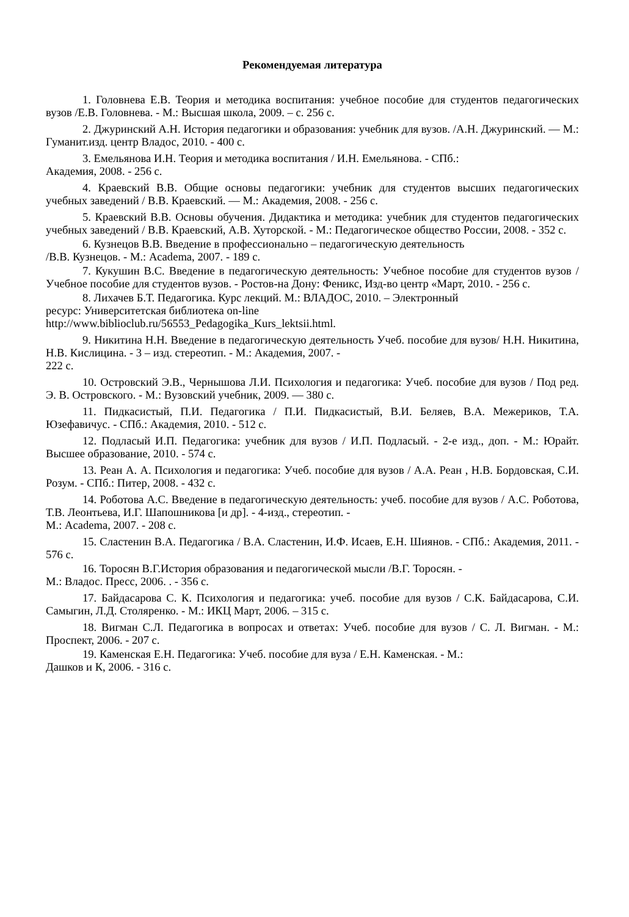Рекомендуемая литература
1. Головнева Е.В. Теория и методика воспитания: учебное пособие для студентов педагогических вузов /Е.В. Головнева. - М.: Высшая школа, 2009. – с. 256 с.
2. Джуринский А.Н. История педагогики и образования: учебник для вузов. /А.Н. Джуринский. — М.: Гуманит.изд. центр Владос, 2010. - 400 с.
3. Емельянова И.Н. Теория и методика воспитания / И.Н. Емельянова. - СПб.:
Академия, 2008. - 256 с.
4. Краевский В.В. Общие основы педагогики: учебник для студентов высших педагогических учебных заведений / В.В. Краевский. — М.: Академия, 2008. - 256 с.
5. Краевский В.В. Основы обучения. Дидактика и методика: учебник для студентов педагогических учебных заведений / В.В. Краевский, А.В. Хуторской. - М.: Педагогическое общество России, 2008. - 352 с.
6. Кузнецов В.В. Введение в профессионально – педагогическую деятельность
/В.В. Кузнецов. - М.: Academa, 2007. - 189 с.
7. Кукушин В.С. Введение в педагогическую деятельность: Учебное пособие для студентов вузов / Учебное пособие для студентов вузов. - Ростов-на Дону: Феникс, Изд-во центр «Март, 2010. - 256 с.
8. Лихачев Б.Т. Педагогика. Курс лекций. М.: ВЛАДОС, 2010. – Электронный
ресурс: Университетская библиотека on-line
http://www.biblioclub.ru/56553_Pedagogika_Kurs_lektsii.html.
9. Никитина Н.Н. Введение в педагогическую деятельность Учеб. пособие для вузов/ Н.Н. Никитина, Н.В. Кислицина. - 3 – изд. стереотип. - М.: Академия, 2007. -
222 с.
10. Островский Э.В., Чернышова Л.И. Психология и педагогика: Учеб. пособие для вузов / Под ред. Э. В. Островского. - М.: Вузовский учебник, 2009. — 380 с.
11. Пидкасистый, П.И. Педагогика / П.И. Пидкасистый, В.И. Беляев, В.А. Межериков, Т.А. Юзефавичус. - СПб.: Академия, 2010. - 512 с.
12. Подласый И.П. Педагогика: учебник для вузов / И.П. Подласый. - 2-е изд., доп. - М.: Юрайт. Высшее образование, 2010. - 574 с.
13. Реан А. А. Психология и педагогика: Учеб. пособие для вузов / А.А. Реан , Н.В. Бордовская, С.И. Розум. - СПб.: Питер, 2008. - 432 с.
14. Роботова А.С. Введение в педагогическую деятельность: учеб. пособие для вузов / А.С. Роботова, Т.В. Леонтьева, И.Г. Шапошникова [и др]. - 4-изд., стереотип. -
М.: Academa, 2007. - 208 с.
15. Сластенин В.А. Педагогика / В.А. Сластенин, И.Ф. Исаев, Е.Н. Шиянов. - СПб.: Академия, 2011. - 576 с.
16. Торосян В.Г.История образования и педагогической мысли /В.Г. Торосян. -
М.: Владос. Пресс, 2006. . - 356 с.
17. Байдасарова С. К. Психология и педагогика: учеб. пособие для вузов / С.К. Байдасарова, С.И. Самыгин, Л.Д. Столяренко. - М.: ИКЦ Март, 2006. – 315 с.
18. Вигман С.Л. Педагогика в вопросах и ответах: Учеб. пособие для вузов / С. Л. Вигман. - М.: Проспект, 2006. - 207 с.
19. Каменская Е.Н. Педагогика: Учеб. пособие для вуза / Е.Н. Каменская. - М.:
Дашков и К, 2006. - 316 с.